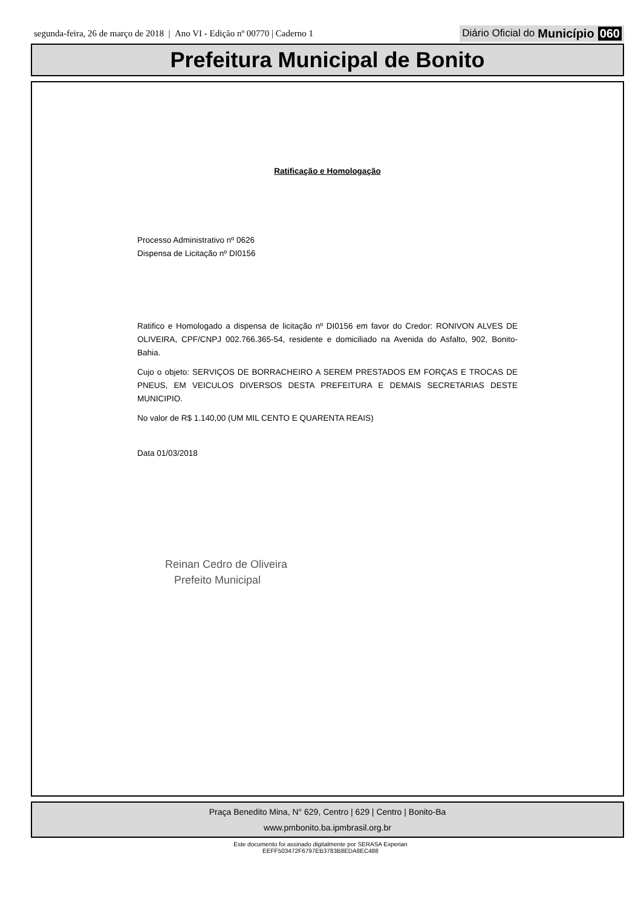segunda-feira, 26 de março de 2018 | Ano VI - Edição nº 00770 | Caderno 1 Diário Oficial do Município 060
Prefeitura Municipal de Bonito
Ratificação e Homologação
Processo Administrativo nº 0626
Dispensa de Licitação nº DI0156
Ratifico e Homologado a dispensa de licitação nº DI0156 em favor do Credor: RONIVON ALVES DE OLIVEIRA, CPF/CNPJ 002.766.365-54, residente e domiciliado na Avenida do Asfalto, 902, Bonito-Bahia.
Cujo o objeto: SERVIÇOS DE BORRACHEIRO A SEREM PRESTADOS EM FORÇAS E TROCAS DE PNEUS, EM VEICULOS DIVERSOS DESTA PREFEITURA E DEMAIS SECRETARIAS DESTE MUNICIPIO.
No valor de R$ 1.140,00 (UM MIL CENTO E QUARENTA REAIS)
Data 01/03/2018
Reinan Cedro de Oliveira
Prefeito Municipal
Praça Benedito Mina, N° 629, Centro | 629 | Centro | Bonito-Ba
www.pmbonito.ba.ipmbrasil.org.br
Este documento foi assinado digitalmente por SERASA Experian
EEFF503472F6797EB3783B8EDA8EC488